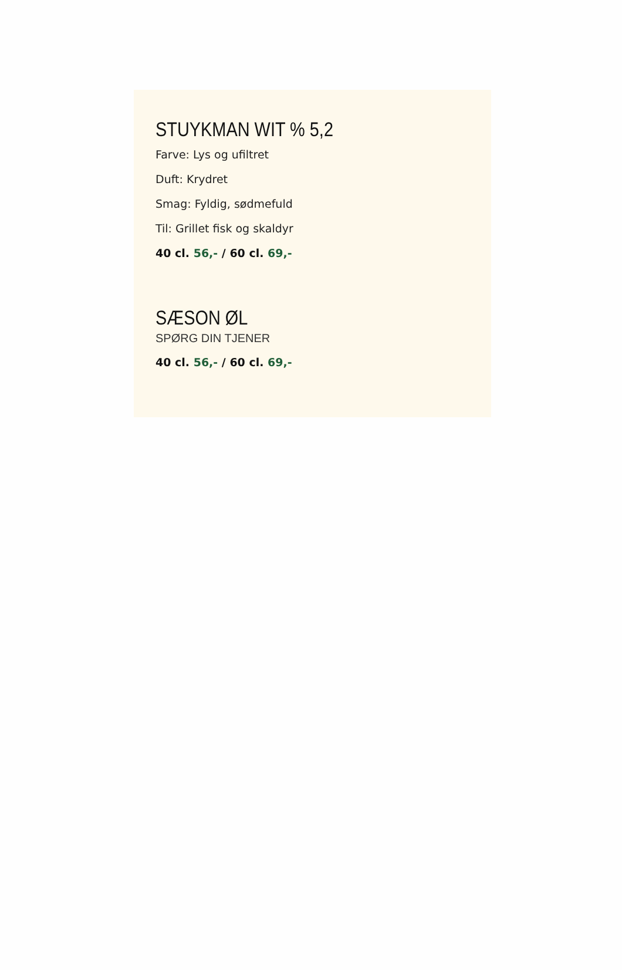STUYKMAN WIT % 5,2
Farve: Lys og ufiltret
Duft: Krydret
Smag: Fyldig, sødmefuld
Til: Grillet fisk og skaldyr
40 cl. 56,- / 60 cl. 69,-
SÆSON ØL
SPØRG DIN TJENER
40 cl. 56,- / 60 cl. 69,-